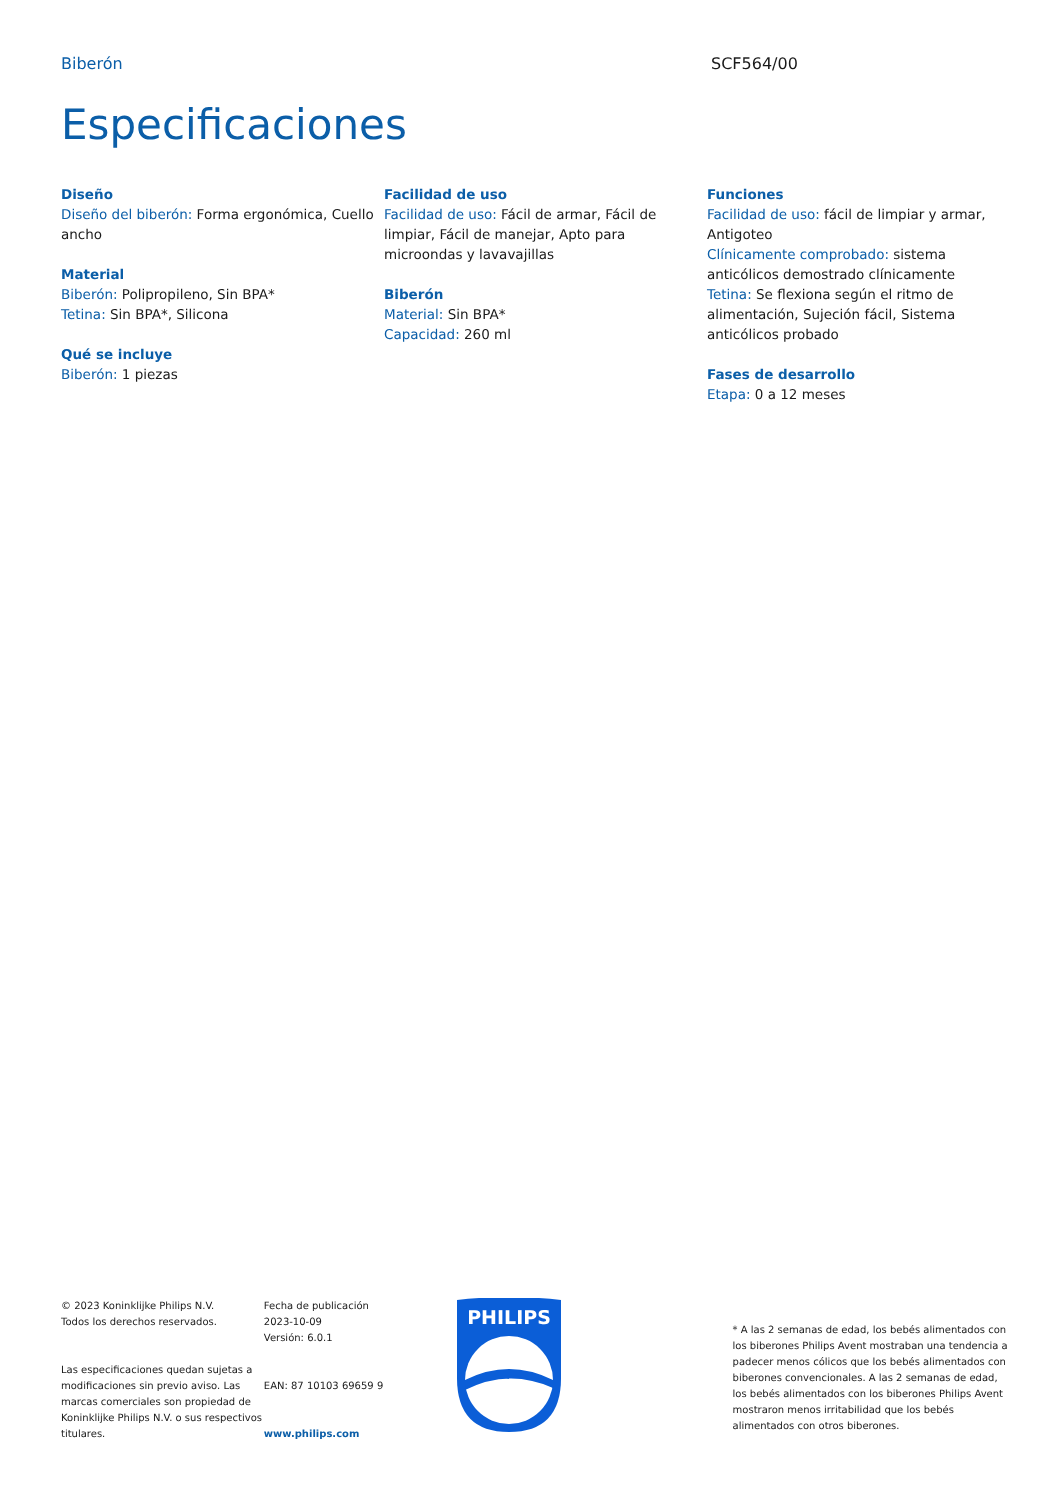Biberón SCF564/00
Especificaciones
Diseño
Diseño del biberón: Forma ergonómica, Cuello ancho
Material
Biberón: Polipropileno, Sin BPA*
Tetina: Sin BPA*, Silicona
Qué se incluye
Biberón: 1 piezas
Facilidad de uso
Facilidad de uso: Fácil de armar, Fácil de limpiar, Fácil de manejar, Apto para microondas y lavavajillas
Biberón
Material: Sin BPA*
Capacidad: 260 ml
Funciones
Facilidad de uso: fácil de limpiar y armar, Antigoteo
Clínicamente comprobado: sistema anticólicos demostrado clínicamente
Tetina: Se flexiona según el ritmo de alimentación, Sujeción fácil, Sistema anticólicos probado
Fases de desarrollo
Etapa: 0 a 12 meses
© 2023 Koninklijke Philips N.V.
Todos los derechos reservados.
Las especificaciones quedan sujetas a modificaciones sin previo aviso. Las marcas comerciales son propiedad de Koninklijke Philips N.V. o sus respectivos titulares.
Fecha de publicación
2023-10-09
Versión: 6.0.1
EAN: 87 10103 69659 9
www.philips.com
PHILIPS
* A las 2 semanas de edad, los bebés alimentados con los biberones Philips Avent mostraban una tendencia a padecer menos cólicos que los bebés alimentados con biberones convencionales. A las 2 semanas de edad, los bebés alimentados con los biberones Philips Avent mostraron menos irritabilidad que los bebés alimentados con otros biberones.